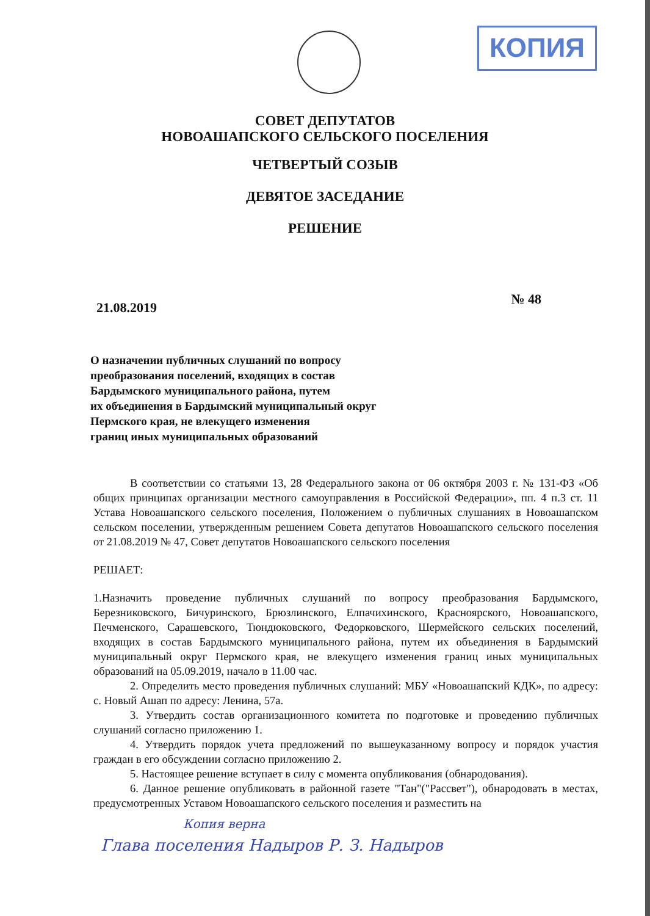КОПИЯ
СОВЕТ ДЕПУТАТОВ
НОВОАШАПСКОГО СЕЛЬСКОГО ПОСЕЛЕНИЯ
ЧЕТВЕРТЫЙ СОЗЫВ
ДЕВЯТОЕ ЗАСЕДАНИЕ
РЕШЕНИЕ
21.08.2019 № 48
О назначении публичных слушаний по вопросу
преобразования поселений, входящих в состав
Бардымского муниципального района, путем
их объединения в Бардымский муниципальный округ
Пермского края, не влекущего изменения
границ иных муниципальных образований
В соответствии со статьями 13, 28 Федерального закона от 06 октября 2003 г. № 131-ФЗ «Об общих принципах организации местного самоуправления в Российской Федерации», пп. 4 п.3 ст. 11 Устава Новоашапского сельского поселения, Положением о публичных слушаниях в Новоашапском сельском поселении, утвержденным решением Совета депутатов Новоашапского сельского поселения от 21.08.2019 № 47, Совет депутатов Новоашапского сельского поселения
РЕШАЕТ:
1.Назначить проведение публичных слушаний по вопросу преобразования Бардымского, Березниковского, Бичуринского, Брюзлинского, Елпачихинского, Красноярского, Новоашапского, Печменского, Сарашевского, Тюндюковского, Федорковского, Шермейского сельских поселений, входящих в состав Бардымского муниципального района, путем их объединения в Бардымский муниципальный округ Пермского края, не влекущего изменения границ иных муниципальных образований на 05.09.2019, начало в 11.00 час.
2. Определить место проведения публичных слушаний: МБУ «Новоашапский КДК», по адресу: с. Новый Ашап по адресу: Ленина, 57а.
3. Утвердить состав организационного комитета по подготовке и проведению публичных слушаний согласно приложению 1.
4. Утвердить порядок учета предложений по вышеуказанному вопросу и порядок участия граждан в его обсуждении согласно приложению 2.
5. Настоящее решение вступает в силу с момента опубликования (обнародования).
6. Данное решение опубликовать в районной газете "Тан"("Рассвет"), обнародовать в местах, предусмотренных Уставом Новоашапского сельского поселения и разместить на
Копия верна
Глава поселения Надыров Р. З. Надыров